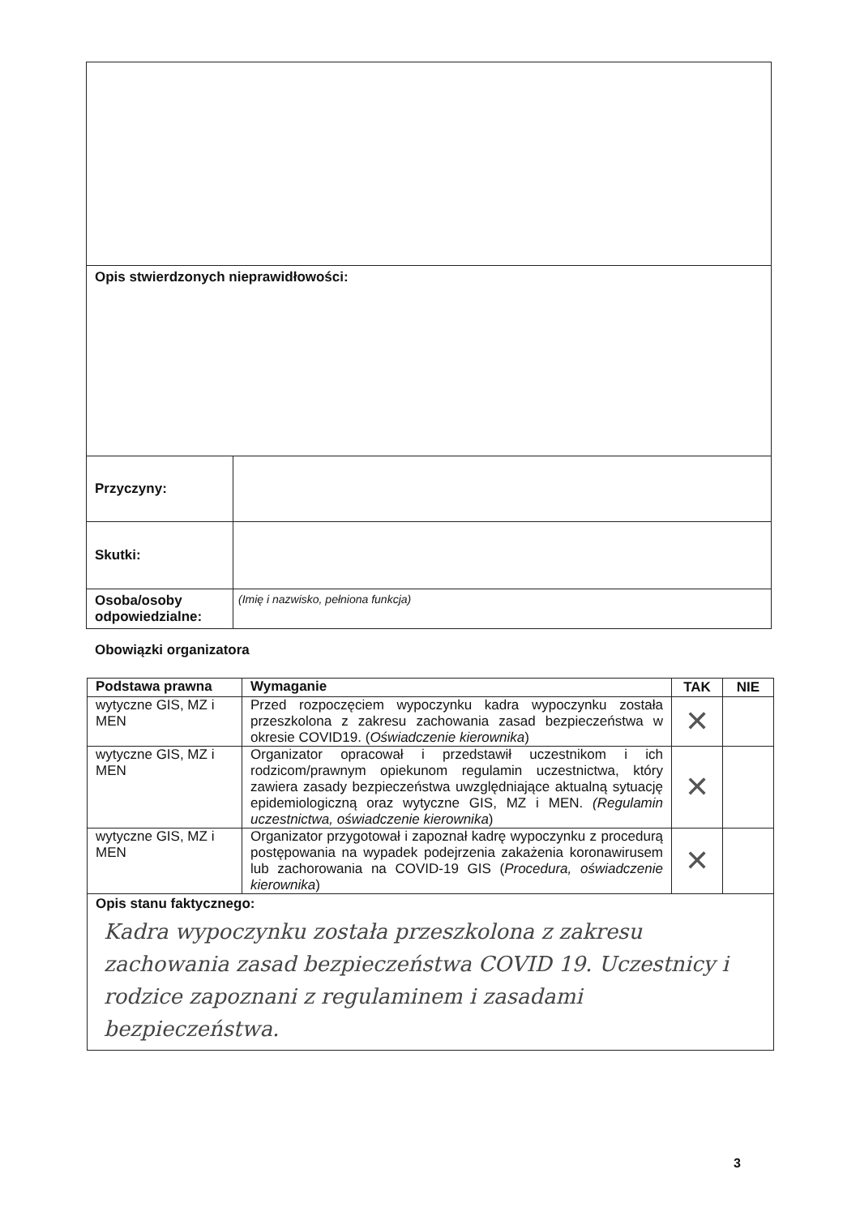| Opis stwierdzonych nieprawidłowości: | |
| Przyczyny: | |
| Skutki: | |
| Osoba/osoby odpowiedzialne: | (Imię i nazwisko, pełniona funkcja) |
Obowiązki organizatora
| Podstawa prawna | Wymaganie | TAK | NIE |
| --- | --- | --- | --- |
| wytyczne GIS, MZ i MEN | Przed rozpoczęciem wypoczynku kadra wypoczynku została przeszkolona z zakresu zachowania zasad bezpieczeństwa w okresie COVID19. ( Oświadczenie kierownika ) | ✕ | |
| wytyczne GIS, MZ i MEN | Organizator opracował i przedstawił uczestnikom i ich rodzicom/prawnym opiekunom regulamin uczestnictwa, który zawiera zasady bezpieczeństwa uwzględniające aktualną sytuację epidemiologiczną oraz wytyczne GIS, MZ i MEN. (Regulamin uczestnictwa, oświadczenie kierownika ) | ✕ | |
| wytyczne GIS, MZ i MEN | Organizator przygotował i zapoznał kadrę wypoczynku z procedurą postępowania na wypadek podejrzenia zakażenia koronawirusem lub zachorowania na COVID-19 GIS ( Procedura, oświadczenie kierownika ) | ✕ | |
| Opis stanu faktycznego: Kadra wypoczynku została przeszkolona z zakresu zachowania zasad bezpieczeństwa COVID 19. Uczestnicy i rodzice zapoznani z regulaminem i zasadami bezpieczeństwa. | | | |
3